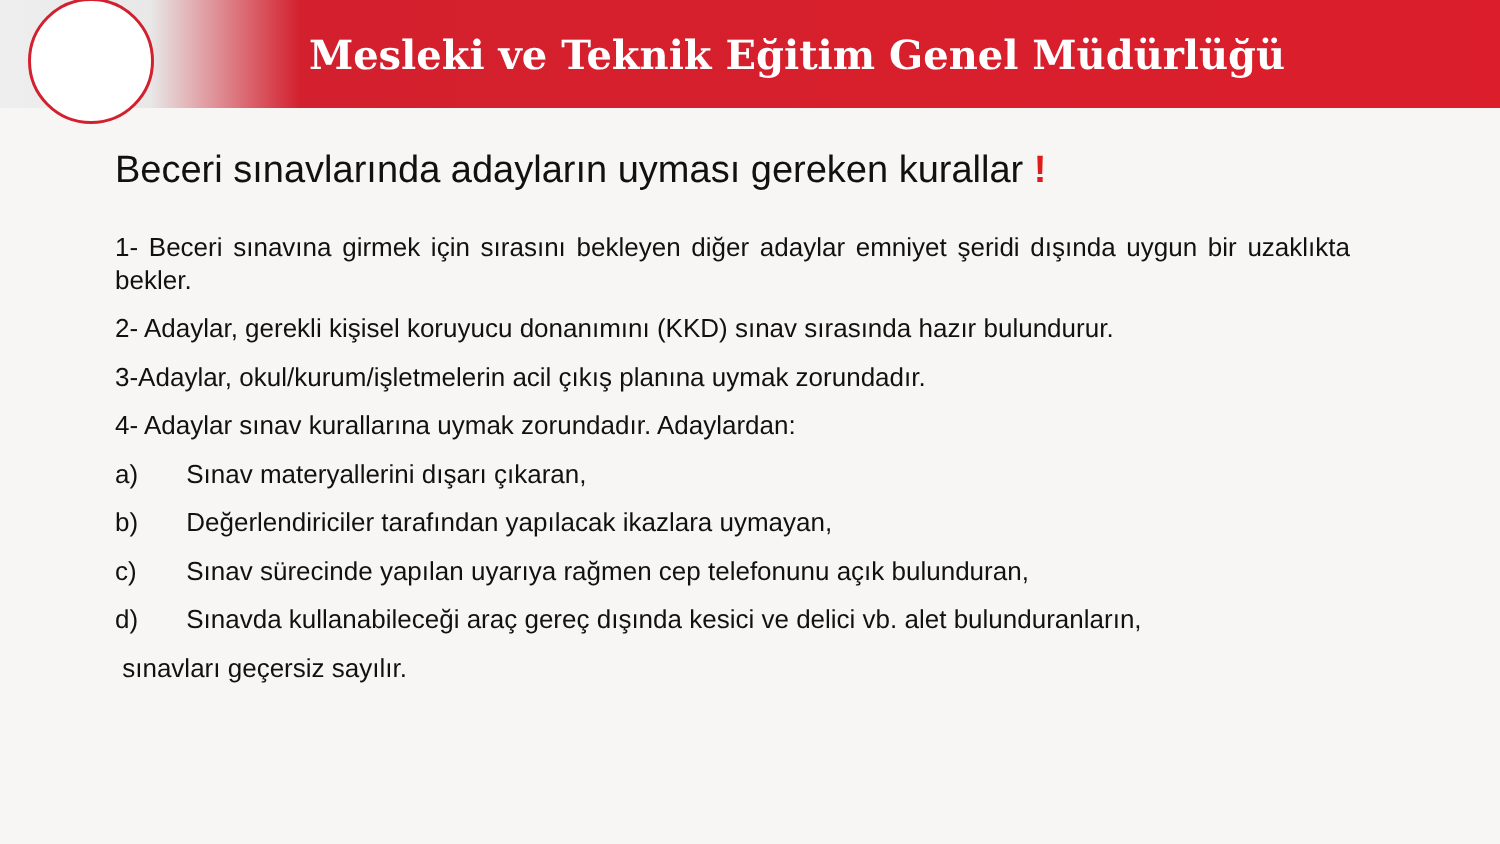Mesleki ve Teknik Eğitim Genel Müdürlüğü
Beceri sınavlarında adayların uyması gereken kurallar !
1- Beceri sınavına girmek için sırasını bekleyen diğer adaylar emniyet şeridi dışında uygun bir uzaklıkta bekler.
2- Adaylar, gerekli kişisel koruyucu donanımını (KKD) sınav sırasında hazır bulundurur.
3-Adaylar, okul/kurum/işletmelerin acil çıkış planına uymak zorundadır.
4- Adaylar sınav kurallarına uymak zorundadır. Adaylardan:
a) Sınav materyallerini dışarı çıkaran,
b) Değerlendiriciler tarafından yapılacak ikazlara uymayan,
c) Sınav sürecinde yapılan uyarıya rağmen cep telefonunu açık bulunduran,
d) Sınavda kullanabileceği araç gereç dışında kesici ve delici vb. alet bulunduranların,
sınavları geçersiz sayılır.